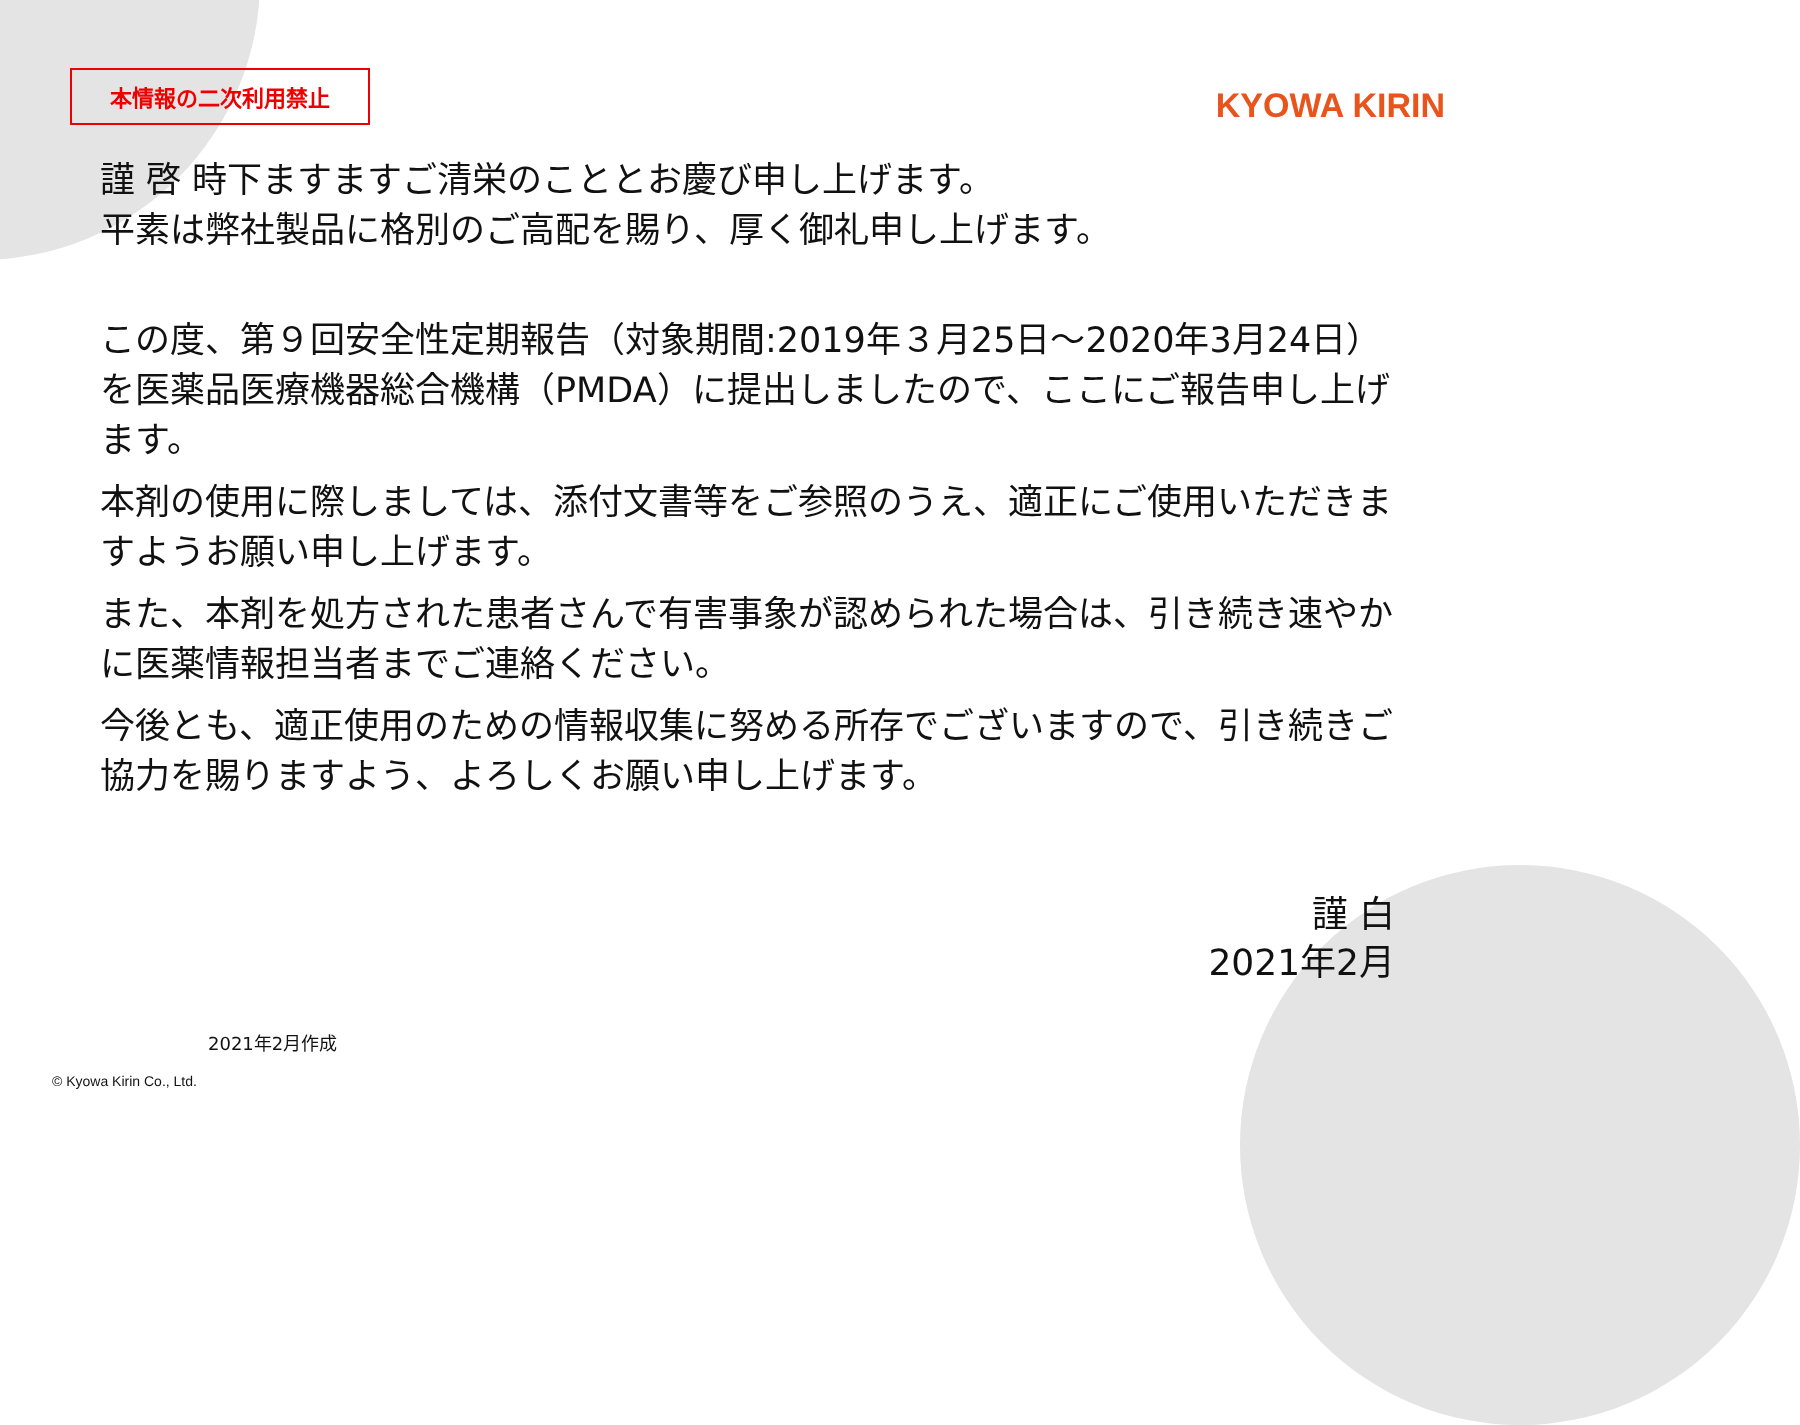本情報の二次利用禁止
KYOWA KIRIN
謹 啓 時下ますますご清栄のこととお慶び申し上げます。
平素は弊社製品に格別のご高配を賜り、厚く御礼申し上げます。
この度、第９回安全性定期報告（対象期間:2019年３月25日～2020年3月24日）を医薬品医療機器総合機構（PMDA）に提出しましたので、ここにご報告申し上げます。
本剤の使用に際しましては、添付文書等をご参照のうえ、適正にご使用いただきますようお願い申し上げます。
また、本剤を処方された患者さんで有害事象が認められた場合は、引き続き速やかに医薬情報担当者までご連絡ください。
今後とも、適正使用のための情報収集に努める所存でございますので、引き続きご協力を賜りますよう、よろしくお願い申し上げます。
謹 白
2021年2月
2021年2月作成
© Kyowa Kirin Co., Ltd.